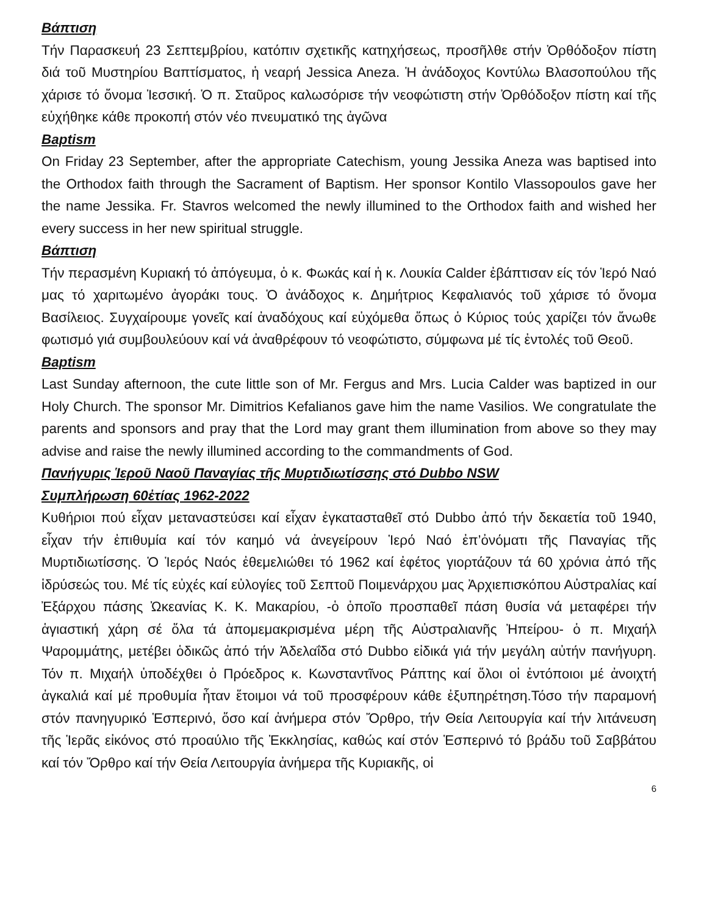Βάπτιση
Τήν Παρασκευή 23 Σεπτεμβρίου, κατόπιν σχετικῆς κατηχήσεως, προσῆλθε στήν Ὀρθόδοξον πίστη διά τοῦ Μυστηρίου Βαπτίσματος, ἡ νεαρή Jessica Aneza. Ἡ ἀνάδοχος Κοντύλω Βλασοπούλου τῆς χάρισε τό ὄνομα Ἰεσσική. Ὁ π. Σταῦρος καλωσόρισε τήν νεοφώτιστη στήν Ὀρθόδοξον πίστη καί τῆς εὐχήθηκε κάθε προκοπή στόν νέο πνευματικό της ἀγῶνα
Baptism
On Friday 23 September, after the appropriate Catechism, young Jessika Aneza was baptised into the Orthodox faith through the Sacrament of Baptism. Her sponsor Kontilo Vlassopoulos gave her the name Jessika. Fr. Stavros welcomed the newly illumined to the Orthodox faith and wished her every success in her new spiritual struggle.
Βάπτιση
Τήν περασμένη Κυριακή τό ἀπόγευμα, ὁ κ. Φωκάς καί ἡ κ. Λουκία Calder ἐβάπτισαν είς τόν Ἱερό Ναό μας τό χαριτωμένο ἀγοράκι τους. Ὁ ἀνάδοχος κ. Δημήτριος Κεφαλιανός τοῦ χάρισε τό ὄνομα Βασίλειος. Συγχαίρουμε γονεῖς καί ἀναδόχους καί εὐχόμεθα ὅπως ὁ Κύριος τούς χαρίζει τόν ἄνωθε φωτισμό γιά συμβουλεύουν καί νά ἀναθρέφουν τό νεοφώτιστο, σύμφωνα μέ τίς ἐντολές τοῦ Θεοῦ.
Baptism
Last Sunday afternoon, the cute little son of Mr. Fergus and Mrs. Lucia Calder was baptized in our Holy Church. The sponsor Mr. Dimitrios Kefalianos gave him the name Vasilios. We congratulate the parents and sponsors and pray that the Lord may grant them illumination from above so they may advise and raise the newly illumined according to the commandments of God.
Πανήγυρις Ἱεροῦ Ναοῦ Παναγίας τῆς Μυρτιδιωτίσσης στό Dubbo NSW
Συμπλήρωση 60ἐτίας 1962-2022
Κυθήριοι πού εἶχαν μεταναστεύσει καί εἶχαν ἐγκατασταθεῖ στό Dubbo ἀπό τήν δεκαετία τοῦ 1940, εἶχαν τήν ἐπιθυμία καί τόν καημό νά ἀνεγείρουν Ἱερό Ναό ἐπ’ὀνόματι τῆς Παναγίας τῆς Μυρτιδιωτίσσης. Ὁ Ἱερός Ναός ἐθεμελιώθει τό 1962 καί ἐφέτος γιορτάζουν τά 60 χρόνια ἀπό τῆς ἱδρύσεώς του. Μέ τίς εὐχές καί εὐλογίες τοῦ Σεπτοῦ Ποιμενάρχου μας Ἀρχιεπισκόπου Αὐστραλίας καί Ἐξάρχου πάσης Ὠκεανίας Κ. Κ. Μακαρίου, -ὁ ὁποῖο προσπαθεῖ πάση θυσία νά μεταφέρει τήν ἁγιαστική χάρη σέ ὅλα τά ἀπομεμακρισμένα μέρη τῆς Αὐστραλιανῆς Ἠπείρου- ὁ π. Μιχαήλ Ψαρομμάτης, μετέβει ὁδικῶς ἀπό τήν Ἀδελαΐδα στό Dubbo εἰδικά γιά τήν μεγάλη αὐτήν πανήγυρη. Τόν π. Μιχαήλ ὑποδέχθει ὁ Πρόεδρος κ. Κωνσταντῖνος Ράπτης καί ὅλοι οἱ ἐντόποιοι μέ ἀνοιχτή ἀγκαλιά καί μέ προθυμία ἦταν ἕτοιμοι νά τοῦ προσφέρουν κάθε ἐξυπηρέτηση.Τόσο τήν παραμονή στόν πανηγυρικό Ἑσπερινό, ὅσο καί ἀνήμερα στόν Ὄρθρο, τήν Θεία Λειτουργία καί τήν λιτάνευση τῆς Ἱερᾶς εἰκόνος στό προαύλιο τῆς Ἐκκλησίας, καθώς καί στόν Ἑσπερινό τό βράδυ τοῦ Σαββάτου καί τόν Ὄρθρο καί τήν Θεία Λειτουργία ἀνήμερα τῆς Κυριακῆς, οἱ
6